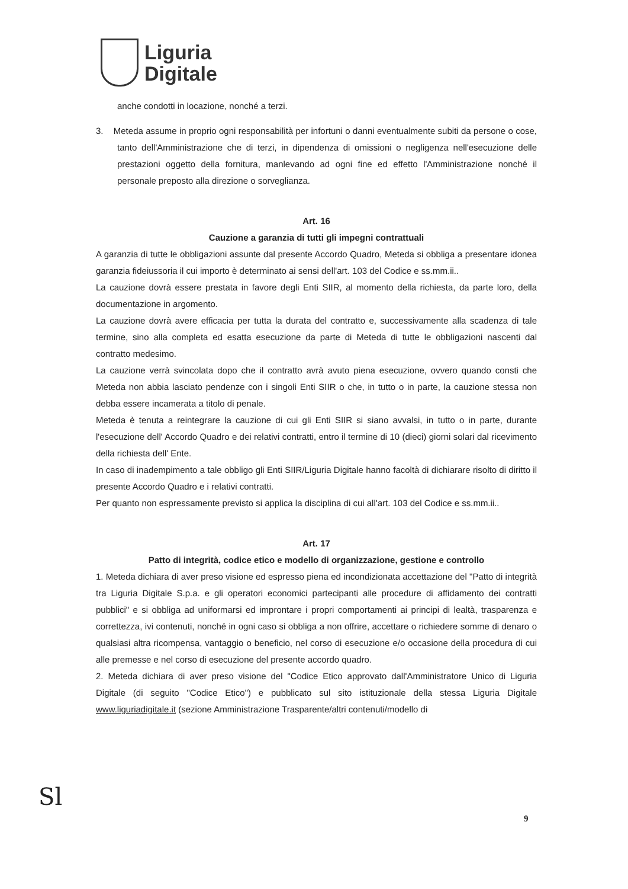Liguria
Digitale
anche condotti in locazione, nonché a terzi.
3. Meteda assume in proprio ogni responsabilità per infortuni o danni eventualmente subiti da persone o cose, tanto dell'Amministrazione che di terzi, in dipendenza di omissioni o negligenza nell'esecuzione delle prestazioni oggetto della fornitura, manlevando ad ogni fine ed effetto l'Amministrazione nonché il personale preposto alla direzione o sorveglianza.
Art. 16
Cauzione a garanzia di tutti gli impegni contrattuali
A garanzia di tutte le obbligazioni assunte dal presente Accordo Quadro, Meteda si obbliga a presentare idonea garanzia fideiussoria il cui importo è determinato ai sensi dell'art. 103 del Codice e ss.mm.ii..
La cauzione dovrà essere prestata in favore degli Enti SIIR, al momento della richiesta, da parte loro, della documentazione in argomento.
La cauzione dovrà avere efficacia per tutta la durata del contratto e, successivamente alla scadenza di tale termine, sino alla completa ed esatta esecuzione da parte di Meteda di tutte le obbligazioni nascenti dal contratto medesimo.
La cauzione verrà svincolata dopo che il contratto avrà avuto piena esecuzione, ovvero quando consti che Meteda non abbia lasciato pendenze con i singoli Enti SIIR o che, in tutto o in parte, la cauzione stessa non debba essere incamerata a titolo di penale.
Meteda è tenuta a reintegrare la cauzione di cui gli Enti SIIR si siano avvalsi, in tutto o in parte, durante l'esecuzione dell' Accordo Quadro e dei relativi contratti, entro il termine di 10 (dieci) giorni solari dal ricevimento della richiesta dell' Ente.
In caso di inadempimento a tale obbligo gli Enti SIIR/Liguria Digitale hanno facoltà di dichiarare risolto di diritto il presente Accordo Quadro e i relativi contratti.
Per quanto non espressamente previsto si applica la disciplina di cui all'art. 103 del Codice e ss.mm.ii..
Art. 17
Patto di integrità, codice etico e modello di organizzazione, gestione e controllo
1. Meteda dichiara di aver preso visione ed espresso piena ed incondizionata accettazione del "Patto di integrità tra Liguria Digitale S.p.a. e gli operatori economici partecipanti alle procedure di affidamento dei contratti pubblici" e si obbliga ad uniformarsi ed improntare i propri comportamenti ai principi di lealtà, trasparenza e correttezza, ivi contenuti, nonché in ogni caso si obbliga a non offrire, accettare o richiedere somme di denaro o qualsiasi altra ricompensa, vantaggio o beneficio, nel corso di esecuzione e/o occasione della procedura di cui alle premesse e nel corso di esecuzione del presente accordo quadro.
2. Meteda dichiara di aver preso visione del "Codice Etico approvato dall'Amministratore Unico di Liguria Digitale (di seguito "Codice Etico") e pubblicato sul sito istituzionale della stessa Liguria Digitale www.liguriadigitale.it (sezione Amministrazione Trasparente/altri contenuti/modello di
Sl 9